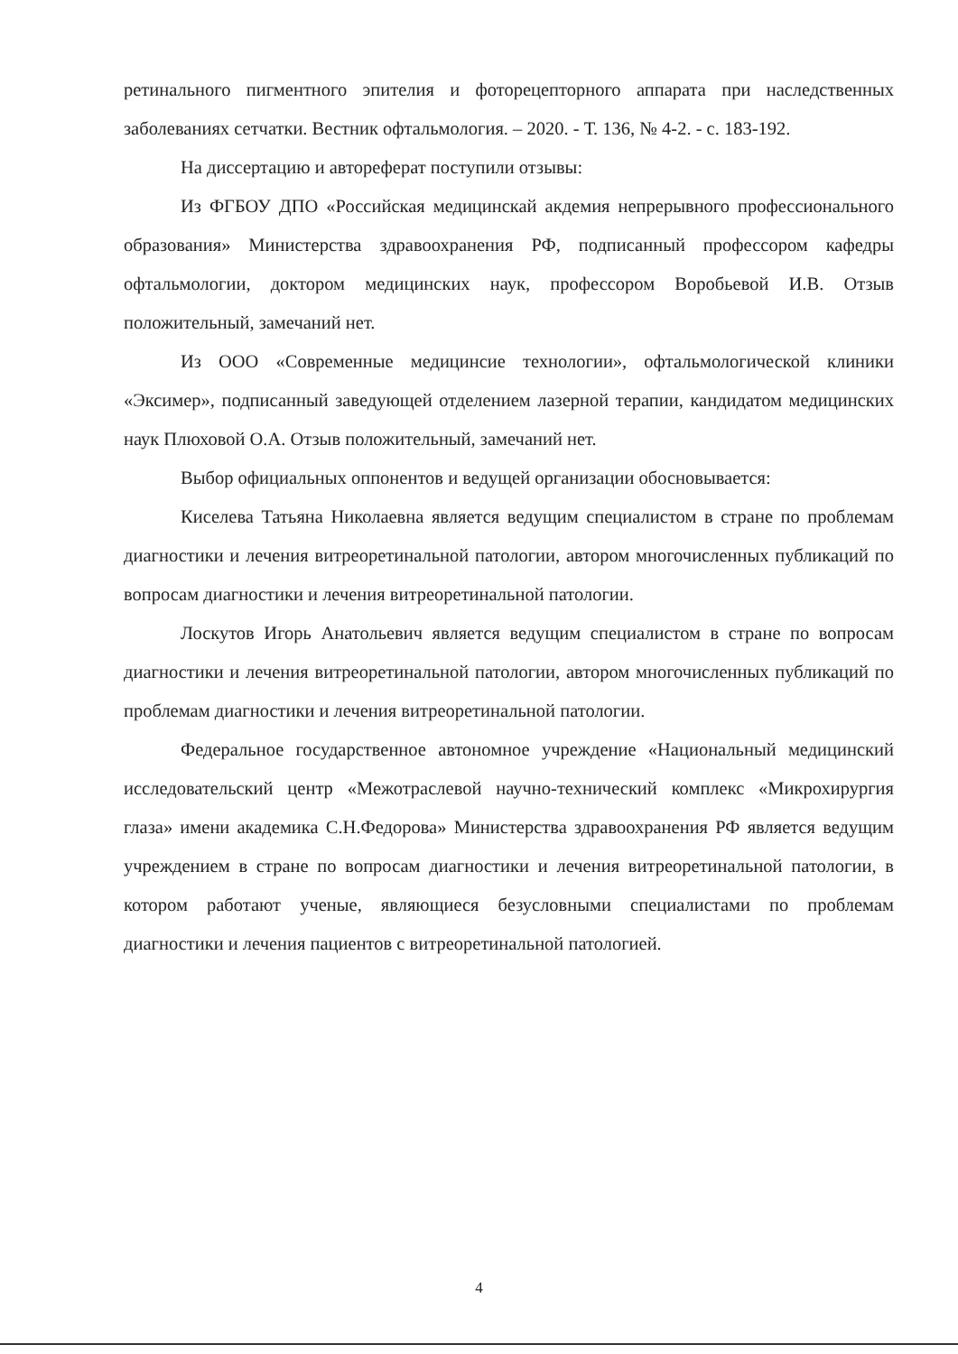ретинального пигментного эпителия и фоторецепторного аппарата при наследственных заболеваниях сетчатки. Вестник офтальмология. – 2020. - Т. 136, № 4-2. - с. 183-192.
На диссертацию и автореферат поступили отзывы:
Из ФГБОУ ДПО «Российская медицинскай акдемия непрерывного профессионального образования» Министерства здравоохранения РФ, подписанный профессором кафедры офтальмологии, доктором медицинских наук, профессором Воробьевой И.В. Отзыв положительный, замечаний нет.
Из ООО «Современные медицинсие технологии», офтальмологической клиники «Эксимер», подписанный заведующей отделением лазерной терапии, кандидатом медицинских наук Плюховой О.А. Отзыв положительный, замечаний нет.
Выбор официальных оппонентов и ведущей организации обосновывается:
Киселева Татьяна Николаевна является ведущим специалистом в стране по проблемам диагностики и лечения витреоретинальной патологии, автором многочисленных публикаций по вопросам диагностики и лечения витреоретинальной патологии.
Лоскутов Игорь Анатольевич является ведущим специалистом в стране по вопросам диагностики и лечения витреоретинальной патологии, автором многочисленных публикаций по проблемам диагностики и лечения витреоретинальной патологии.
Федеральное государственное автономное учреждение «Национальный медицинский исследовательский центр «Межотраслевой научно-технический комплекс «Микрохирургия глаза» имени академика С.Н.Федорова» Министерства здравоохранения РФ является ведущим учреждением в стране по вопросам диагностики и лечения витреоретинальной патологии, в котором работают ученые, являющиеся безусловными специалистами по проблемам диагностики и лечения пациентов с витреоретинальной патологией.
4